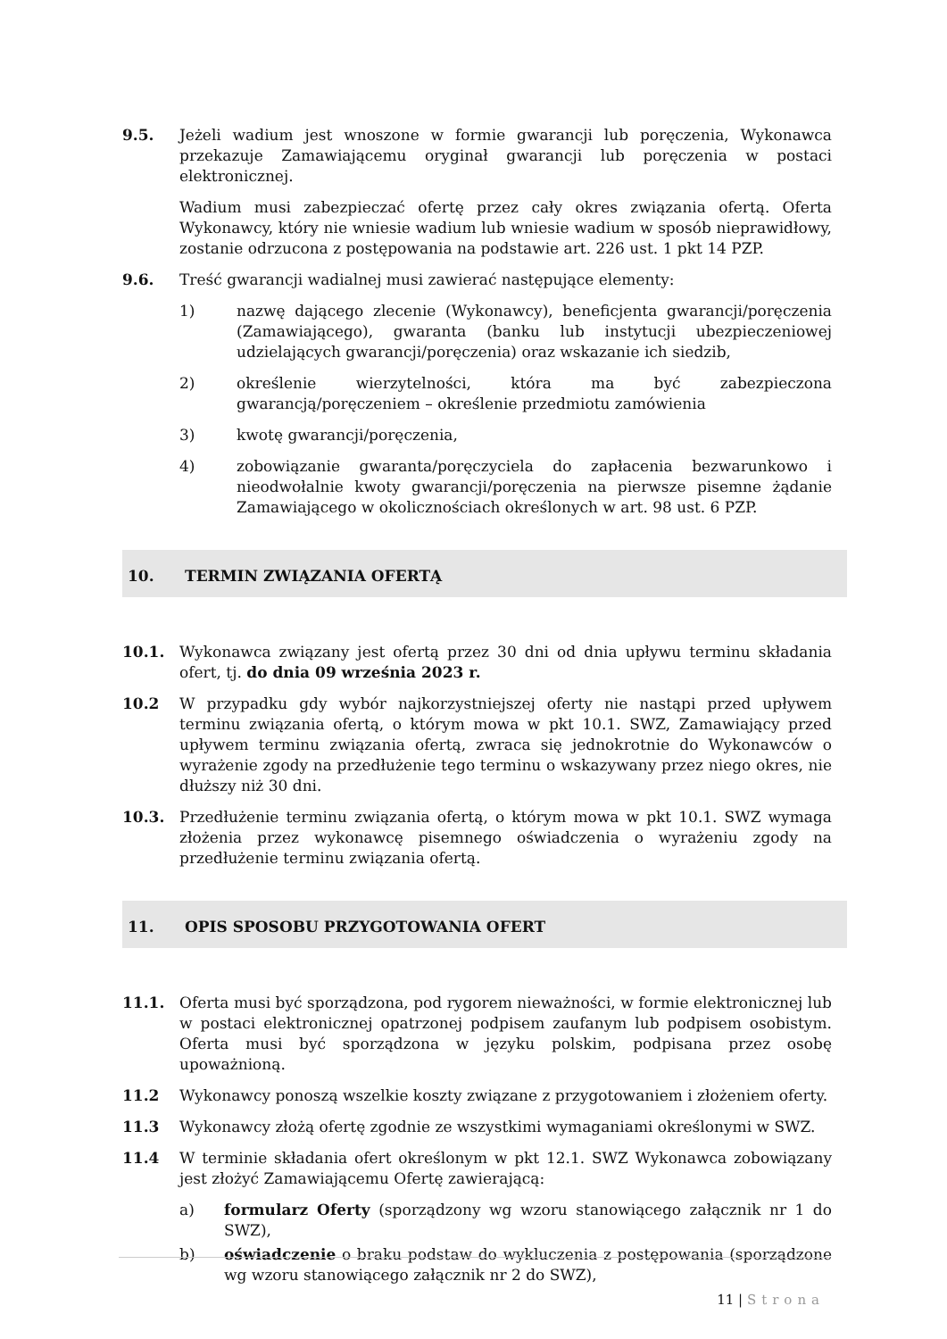9.5. Jeżeli wadium jest wnoszone w formie gwarancji lub poręczenia, Wykonawca przekazuje Zamawiającemu oryginał gwarancji lub poręczenia w postaci elektronicznej.
Wadium musi zabezpieczać ofertę przez cały okres związania ofertą. Oferta Wykonawcy, który nie wniesie wadium lub wniesie wadium w sposób nieprawidłowy, zostanie odrzucona z postępowania na podstawie art. 226 ust. 1 pkt 14 PZP.
9.6. Treść gwarancji wadialnej musi zawierać następujące elementy:
1) nazwę dającego zlecenie (Wykonawcy), beneficjenta gwarancji/poręczenia (Zamawiającego), gwaranta (banku lub instytucji ubezpieczeniowej udzielających gwarancji/poręczenia) oraz wskazanie ich siedzib,
2) określenie wierzytelności, która ma być zabezpieczona gwarancją/poręczeniem – określenie przedmiotu zamówienia
3) kwotę gwarancji/poręczenia,
4) zobowiązanie gwaranta/poręczyciela do zapłacenia bezwarunkowo i nieodwołalnie kwoty gwarancji/poręczenia na pierwsze pisemne żądanie Zamawiającego w okolicznościach określonych w art. 98 ust. 6 PZP.
10. TERMIN ZWIĄZANIA OFERTĄ
10.1. Wykonawca związany jest ofertą przez 30 dni od dnia upływu terminu składania ofert, tj. do dnia 09 września 2023 r.
10.2 W przypadku gdy wybór najkorzystniejszej oferty nie nastąpi przed upływem terminu związania ofertą, o którym mowa w pkt 10.1. SWZ, Zamawiający przed upływem terminu związania ofertą, zwraca się jednokrotnie do Wykonawców o wyrażenie zgody na przedłużenie tego terminu o wskazywany przez niego okres, nie dłuższy niż 30 dni.
10.3. Przedłużenie terminu związania ofertą, o którym mowa w pkt 10.1. SWZ wymaga złożenia przez wykonawcę pisemnego oświadczenia o wyrażeniu zgody na przedłużenie terminu związania ofertą.
11. OPIS SPOSOBU PRZYGOTOWANIA OFERT
11.1. Oferta musi być sporządzona, pod rygorem nieważności, w formie elektronicznej lub w postaci elektronicznej opatrzonej podpisem zaufanym lub podpisem osobistym. Oferta musi być sporządzona w języku polskim, podpisana przez osobę upoważnioną.
11.2 Wykonawcy ponoszą wszelkie koszty związane z przygotowaniem i złożeniem oferty.
11.3 Wykonawcy złożą ofertę zgodnie ze wszystkimi wymaganiami określonymi w SWZ.
11.4 W terminie składania ofert określonym w pkt 12.1. SWZ Wykonawca zobowiązany jest złożyć Zamawiającemu Ofertę zawierającą:
a) formularz Oferty (sporządzony wg wzoru stanowiącego załącznik nr 1 do SWZ),
b) oświadczenie o braku podstaw do wykluczenia z postępowania (sporządzone wg wzoru stanowiącego załącznik nr 2 do SWZ),
11 | Strona